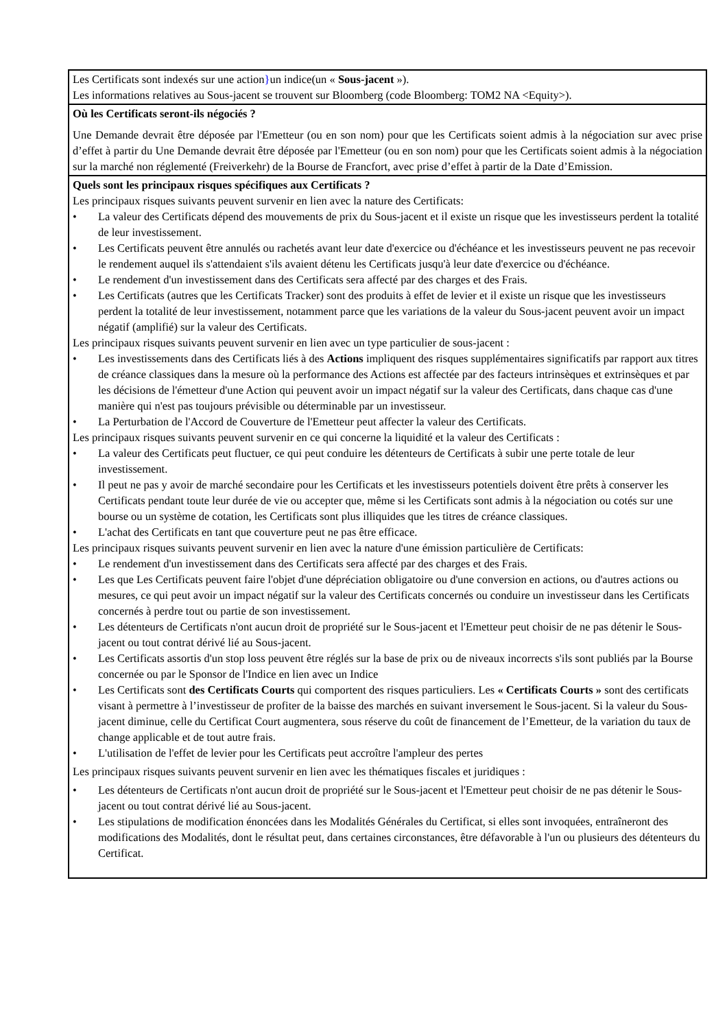Les Certificats sont indexés sur une action}un indice(un « Sous-jacent »).
Les informations relatives au Sous-jacent se trouvent sur Bloomberg (code Bloomberg: TOM2 NA <Equity>).
Où les Certificats seront-ils négociés ?
Une Demande devrait être déposée par l'Emetteur (ou en son nom) pour que les Certificats soient admis à la négociation sur avec prise d’effet à partir du Une Demande devrait être déposée par l'Emetteur (ou en son nom) pour que les Certificats soient admis à la négociation sur la marché non réglementé (Freiverkehr) de la Bourse de Francfort, avec prise d’effet à partir de la Date d’Emission.
Quels sont les principaux risques spécifiques aux Certificats ?
Les principaux risques suivants peuvent survenir en lien avec la nature des Certificats:
• La valeur des Certificats dépend des mouvements de prix du Sous-jacent et il existe un risque que les investisseurs perdent la totalité de leur investissement.
• Les Certificats peuvent être annulés ou rachetés avant leur date d'exercice ou d'échéance et les investisseurs peuvent ne pas recevoir le rendement auquel ils s'attendaient s'ils avaient détenu les Certificats jusqu'à leur date d'exercice ou d'échéance.
• Le rendement d'un investissement dans des Certificats sera affecté par des charges et des Frais.
• Les Certificats (autres que les Certificats Tracker) sont des produits à effet de levier et il existe un risque que les investisseurs perdent la totalité de leur investissement, notamment parce que les variations de la valeur du Sous-jacent peuvent avoir un impact négatif (amplifié) sur la valeur des Certificats.
Les principaux risques suivants peuvent survenir en lien avec un type particulier de sous-jacent :
• Les investissements dans des Certificats liés à des Actions impliquent des risques supplémentaires significatifs par rapport aux titres de créance classiques dans la mesure où la performance des Actions est affectée par des facteurs intrinsèques et extrinsèques et par les décisions de l'émetteur d'une Action qui peuvent avoir un impact négatif sur la valeur des Certificats, dans chaque cas d'une manière qui n'est pas toujours prévisible ou déterminable par un investisseur.
• La Perturbation de l'Accord de Couverture de l'Emetteur peut affecter la valeur des Certificats.
Les principaux risques suivants peuvent survenir en ce qui concerne la liquidité et la valeur des Certificats :
• La valeur des Certificats peut fluctuer, ce qui peut conduire les détenteurs de Certificats à subir une perte totale de leur investissement.
• Il peut ne pas y avoir de marché secondaire pour les Certificats et les investisseurs potentiels doivent être prêts à conserver les Certificats pendant toute leur durée de vie ou accepter que, même si les Certificats sont admis à la négociation ou cotés sur une bourse ou un système de cotation, les Certificats sont plus illiquides que les titres de créance classiques.
• L'achat des Certificats en tant que couverture peut ne pas être efficace.
Les principaux risques suivants peuvent survenir en lien avec la nature d'une émission particulière de Certificats:
• Le rendement d'un investissement dans des Certificats sera affecté par des charges et des Frais.
• Les que Les Certificats peuvent faire l'objet d'une dépréciation obligatoire ou d'une conversion en actions, ou d'autres actions ou mesures, ce qui peut avoir un impact négatif sur la valeur des Certificats concernés ou conduire un investisseur dans les Certificats concernés à perdre tout ou partie de son investissement.
• Les détenteurs de Certificats n'ont aucun droit de propriété sur le Sous-jacent et l'Emetteur peut choisir de ne pas détenir le Sous-jacent ou tout contrat dérivé lié au Sous-jacent.
• Les Certificats assortis d'un stop loss peuvent être réglés sur la base de prix ou de niveaux incorrects s'ils sont publiés par la Bourse concernée ou par le Sponsor de l'Indice en lien avec un Indice
• Les Certificats sont des Certificats Courts qui comportent des risques particuliers. Les « Certificats Courts » sont des certificats visant à permettre à l’investisseur de profiter de la baisse des marchés en suivant inversement le Sous-jacent. Si la valeur du Sous-jacent diminue, celle du Certificat Court augmentera, sous réserve du coût de financement de l’Emetteur, de la variation du taux de change applicable et de tout autre frais.
• L'utilisation de l'effet de levier pour les Certificats peut accroître l'ampleur des pertes
Les principaux risques suivants peuvent survenir en lien avec les thématiques fiscales et juridiques :
• Les détenteurs de Certificats n'ont aucun droit de propriété sur le Sous-jacent et l'Emetteur peut choisir de ne pas détenir le Sous-jacent ou tout contrat dérivé lié au Sous-jacent.
• Les stipulations de modification énoncées dans les Modalités Générales du Certificat, si elles sont invoquées, entraîneront des modifications des Modalités, dont le résultat peut, dans certaines circonstances, être défavorable à l'un ou plusieurs des détenteurs du Certificat.